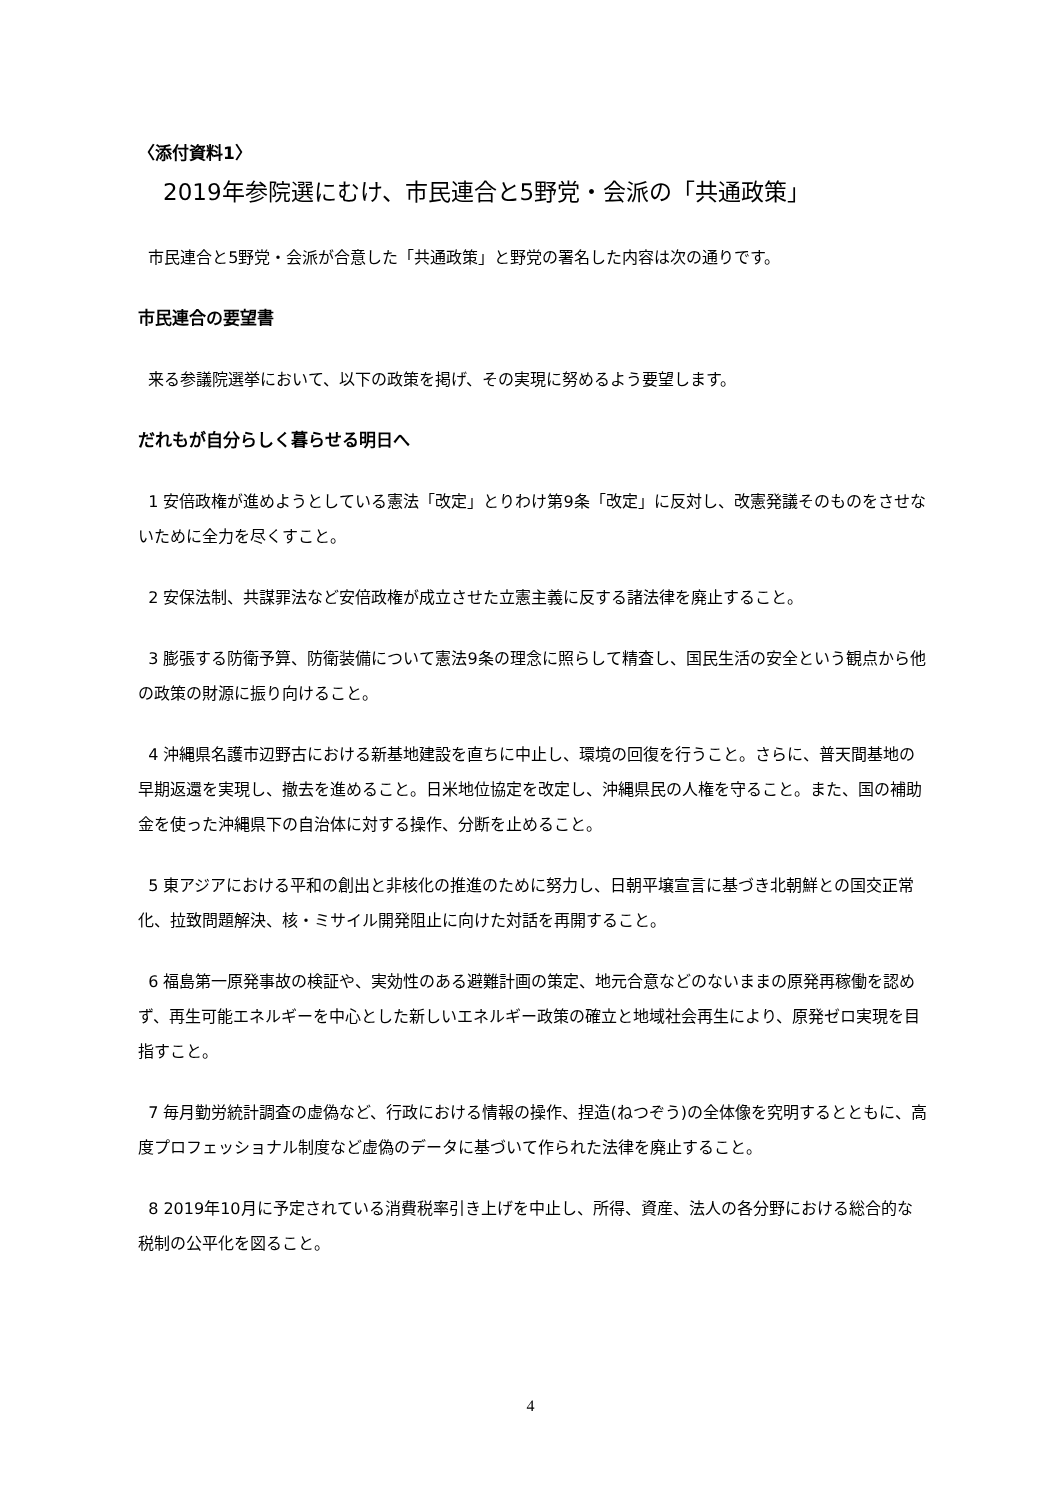〈添付資料1〉
2019年参院選にむけ、市民連合と5野党・会派の「共通政策」
市民連合と5野党・会派が合意した「共通政策」と野党の署名した内容は次の通りです。
市民連合の要望書
来る参議院選挙において、以下の政策を掲げ、その実現に努めるよう要望します。
だれもが自分らしく暮らせる明日へ
1 安倍政権が進めようとしている憲法「改定」とりわけ第9条「改定」に反対し、改憲発議そのものをさせないために全力を尽くすこと。
2 安保法制、共謀罪法など安倍政権が成立させた立憲主義に反する諸法律を廃止すること。
3 膨張する防衛予算、防衛装備について憲法9条の理念に照らして精査し、国民生活の安全という観点から他の政策の財源に振り向けること。
4 沖縄県名護市辺野古における新基地建設を直ちに中止し、環境の回復を行うこと。さらに、普天間基地の早期返還を実現し、撤去を進めること。日米地位協定を改定し、沖縄県民の人権を守ること。また、国の補助金を使った沖縄県下の自治体に対する操作、分断を止めること。
5 東アジアにおける平和の創出と非核化の推進のために努力し、日朝平壌宣言に基づき北朝鮮との国交正常化、拉致問題解決、核・ミサイル開発阻止に向けた対話を再開すること。
6 福島第一原発事故の検証や、実効性のある避難計画の策定、地元合意などのないままの原発再稼働を認めず、再生可能エネルギーを中心とした新しいエネルギー政策の確立と地域社会再生により、原発ゼロ実現を目指すこと。
7 毎月勤労統計調査の虚偽など、行政における情報の操作、捏造(ねつぞう)の全体像を究明するとともに、高度プロフェッショナル制度など虚偽のデータに基づいて作られた法律を廃止すること。
8 2019年10月に予定されている消費税率引き上げを中止し、所得、資産、法人の各分野における総合的な税制の公平化を図ること。
4